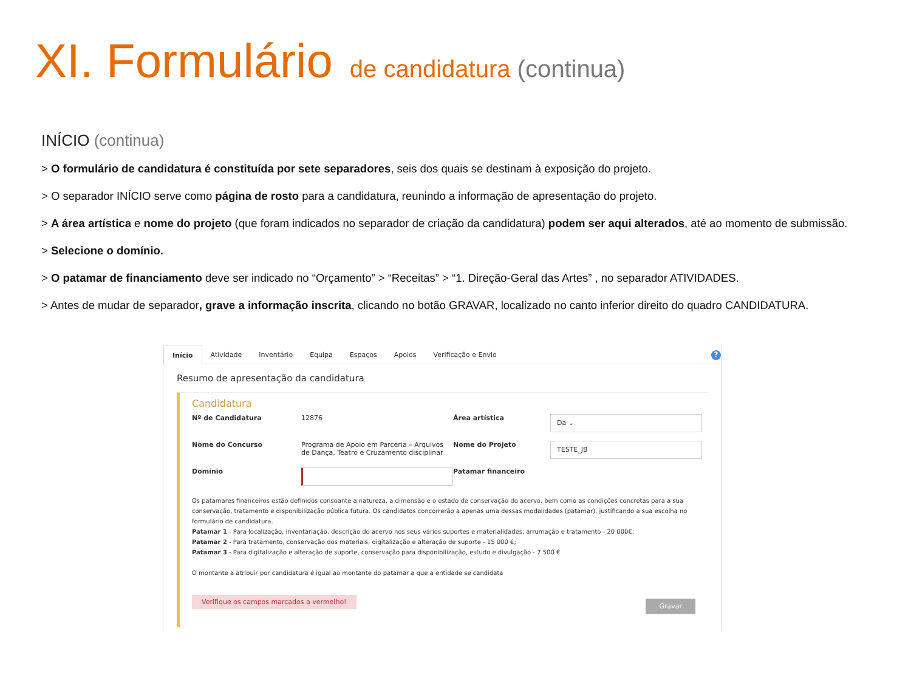XI. Formulário de candidatura (continua)
INÍCIO (continua)
> O formulário de candidatura é constituída por sete separadores, seis dos quais se destinam à exposição do projeto.
> O separador INÍCIO serve como página de rosto para a candidatura, reunindo a informação de apresentação do projeto.
> A área artística e nome do projeto (que foram indicados no separador de criação da candidatura) podem ser aqui alterados, até ao momento de submissão.
> Selecione o domínio.
> O patamar de financiamento deve ser indicado no “Orçamento” > “Receitas” > “1. Direção-Geral das Artes” , no separador ATIVIDADES.
> Antes de mudar de separador, grave a informação inscrita, clicando no botão GRAVAR, localizado no canto inferior direito do quadro CANDIDATURA.
Início
Atividade Inventário Equipa Espaços Apoios Verificação e Envio
?
Resumo de apresentação da candidatura
Candidatura
Nº de Candidatura
12876
Área artística
Da ⌄
Nome do Concurso
Programa de Apoio em Parceria – Arquivos de Dança, Teatro e Cruzamento disciplinar
Nome do Projeto
TESTE_JB
Domínio
Patamar financeiro
Os patamares financeiros estão definidos consoante a natureza, a dimensão e o estado de conservação do acervo, bem como as condições concretas para a sua conservação, tratamento e disponibilização pública futura. Os candidatos concorrerão a apenas uma dessas modalidades (patamar), justificando a sua escolha no formulário de candidatura.
Patamar 1 - Para localização, inventariação, descrição do acervo nos seus vários suportes e materialidades, arrumação e tratamento - 20 000€;
Patamar 2 - Para tratamento, conservação dos materiais, digitalização e alteração de suporte - 15 000 €;
Patamar 3 - Para digitalização e alteração de suporte, conservação para disponibilização, estudo e divulgação - 7 500 €
O montante a atribuir por candidatura é igual ao montante do patamar a que a entidade se candidata
Verifique os campos marcados a vermelho!
Gravar